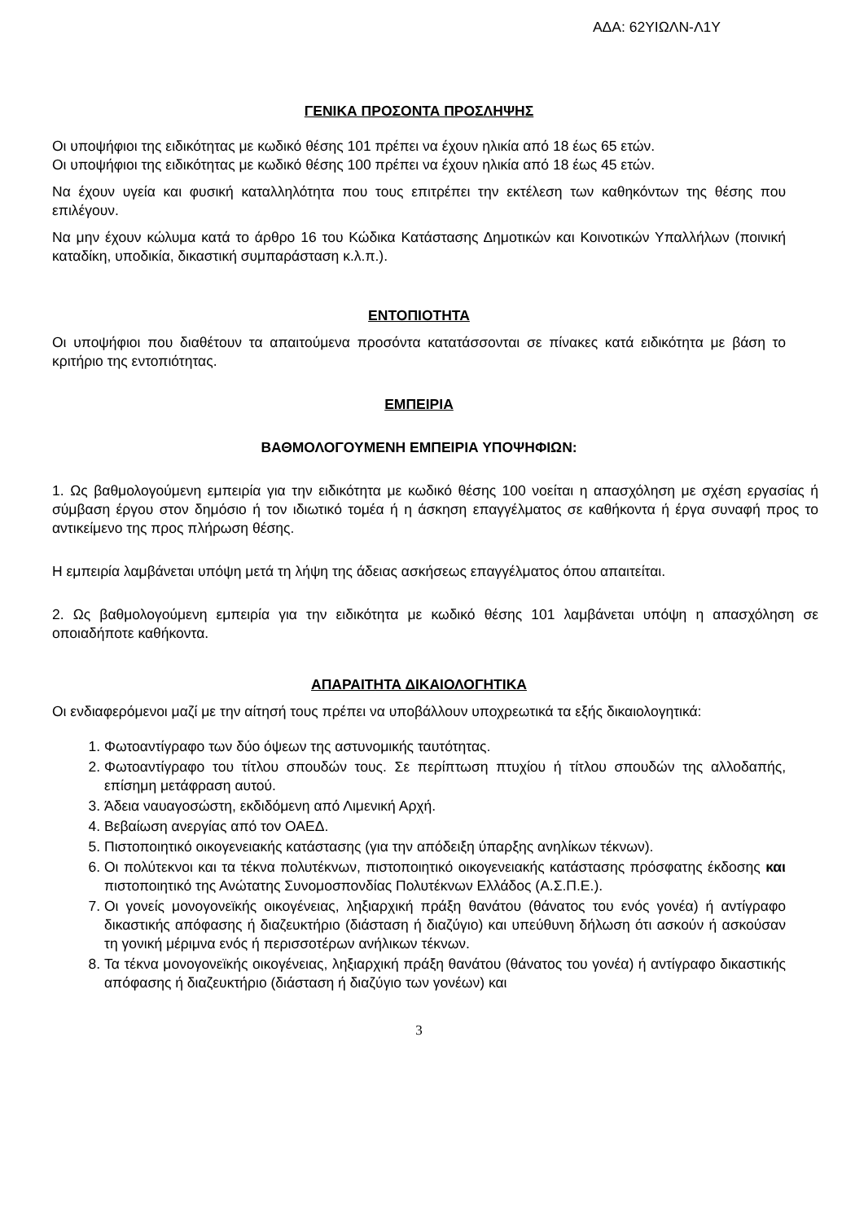ΑΔΑ: 62ΥΙΩΛΝ-Λ1Υ
ΓΕΝΙΚΑ ΠΡΟΣΟΝΤΑ ΠΡΟΣΛΗΨΗΣ
Οι υποψήφιοι της ειδικότητας με κωδικό θέσης 101 πρέπει να έχουν ηλικία από 18 έως 65 ετών.
Οι υποψήφιοι της ειδικότητας με κωδικό θέσης 100 πρέπει να έχουν ηλικία από 18 έως 45 ετών.
Να έχουν υγεία και φυσική καταλληλότητα που τους επιτρέπει την εκτέλεση των καθηκόντων της θέσης που επιλέγουν.
Να μην έχουν κώλυμα κατά το άρθρο 16 του Κώδικα Κατάστασης Δημοτικών και Κοινοτικών Υπαλλήλων (ποινική καταδίκη, υποδικία, δικαστική συμπαράσταση κ.λ.π.).
ΕΝΤΟΠΙΟΤΗΤΑ
Οι υποψήφιοι που διαθέτουν τα απαιτούμενα προσόντα κατατάσσονται σε πίνακες κατά ειδικότητα με βάση το κριτήριο της εντοπιότητας.
ΕΜΠΕΙΡΙΑ
ΒΑΘΜΟΛΟΓΟΥΜΕΝΗ ΕΜΠΕΙΡΙΑ ΥΠΟΨΗΦΙΩΝ:
1. Ως βαθμολογούμενη εμπειρία για την ειδικότητα με κωδικό θέσης 100 νοείται η απασχόληση με σχέση εργασίας ή σύμβαση έργου στον δημόσιο ή τον ιδιωτικό τομέα ή η άσκηση επαγγέλματος σε καθήκοντα ή έργα συναφή προς το αντικείμενο της προς πλήρωση θέσης.
Η εμπειρία λαμβάνεται υπόψη μετά τη λήψη της άδειας ασκήσεως επαγγέλματος όπου απαιτείται.
2. Ως βαθμολογούμενη εμπειρία για την ειδικότητα με κωδικό θέσης 101 λαμβάνεται υπόψη η απασχόληση σε οποιαδήποτε καθήκοντα.
ΑΠΑΡΑΙΤΗΤΑ ΔΙΚΑΙΟΛΟΓΗΤΙΚΑ
Οι ενδιαφερόμενοι μαζί με την αίτησή τους πρέπει να υποβάλλουν υποχρεωτικά τα εξής δικαιολογητικά:
1. Φωτοαντίγραφο των δύο όψεων της αστυνομικής ταυτότητας.
2. Φωτοαντίγραφο του τίτλου σπουδών τους. Σε περίπτωση πτυχίου ή τίτλου σπουδών της αλλοδαπής, επίσημη μετάφραση αυτού.
3. Άδεια ναυαγοσώστη, εκδιδόμενη από Λιμενική Αρχή.
4. Βεβαίωση ανεργίας από τον ΟΑΕΔ.
5. Πιστοποιητικό οικογενειακής κατάστασης (για την απόδειξη ύπαρξης ανηλίκων τέκνων).
6. Οι πολύτεκνοι και τα τέκνα πολυτέκνων, πιστοποιητικό οικογενειακής κατάστασης πρόσφατης έκδοσης και πιστοποιητικό της Ανώτατης Συνομοσπονδίας Πολυτέκνων Ελλάδος (Α.Σ.Π.Ε.).
7. Οι γονείς μονογονεϊκής οικογένειας, ληξιαρχική πράξη θανάτου (θάνατος του ενός γονέα) ή αντίγραφο δικαστικής απόφασης ή διαζευκτήριο (διάσταση ή διαζύγιο) και υπεύθυνη δήλωση ότι ασκούν ή ασκούσαν τη γονική μέριμνα ενός ή περισσοτέρων ανήλικων τέκνων.
8. Τα τέκνα μονογονεϊκής οικογένειας, ληξιαρχική πράξη θανάτου (θάνατος του γονέα) ή αντίγραφο δικαστικής απόφασης ή διαζευκτήριο (διάσταση ή διαζύγιο των γονέων) και
3